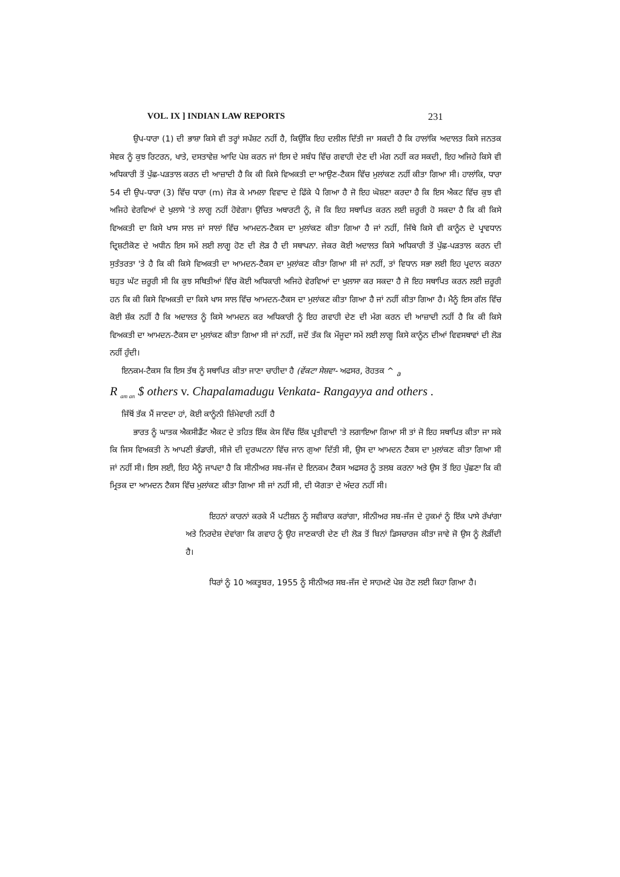VOL. IX ] INDIAN LAW REPORTS 231
ਉਪ-ਧਾਰਾ (1) ਦੀ ਭਾਸ਼ਾ ਕਿਸੇ ਵੀ ਤਰ੍ਹਾਂ ਸਪੱਸ਼ਟ ਨਹੀਂ ਹੈ, ਕਿਉਂਕਿ ਇਹ ਦਲੀਲ ਦਿੱਤੀ ਜਾ ਸਕਦੀ ਹੈ ਕਿ ਹਾਲਾਂਕਿ ਅਦਾਲਤ ਕਿਸੇ ਜਨਤਕ ਸੇਵਕ ਨੂੰ ਕੁਝ ਰਿਟਰਨ, ਖਾਤੇ, ਦਸਤਾਵੇਜ਼ ਆਦਿ ਪੇਸ਼ ਕਰਨ ਜਾਂ ਇਸ ਦੇ ਸਬੰਧ ਵਿੱਚ ਗਵਾਹੀ ਦੇਣ ਦੀ ਮੰਗ ਨਹੀਂ ਕਰ ਸਕਦੀ, ਇਹ ਅਜਿਹੇ ਕਿਸੇ ਵੀ ਅਧਿਕਾਰੀ ਤੋਂ ਪੁੱਛ-ਪੜਤਾਲ ਕਰਨ ਦੀ ਆਜ਼ਾਦੀ ਹੈ ਕਿ ਕੀ ਕਿਸੇ ਵਿਅਕਤੀ ਦਾ ਆਉਣ-ਟੈਕਸ ਵਿੱਚ ਮੁਲਾਂਕਣ ਨਹੀਂ ਕੀਤਾ ਗਿਆ ਸੀ। ਹਾਲਾਂਕਿ, ਧਾਰਾ 54 ਦੀ ਉਪ-ਧਾਰਾ (3) ਵਿੱਚ ਧਾਰਾ (m) ਜੋੜ ਕੇ ਮਾਮਲਾ ਵਿਵਾਦ ਦੇ ਫਿੱਕੇ ਪੈ ਗਿਆ ਹੈ ਜੋ ਇਹ ਘੋਸ਼ਣਾ ਕਰਦਾ ਹੈ ਕਿ ਇਸ ਐਕਟ ਵਿੱਚ ਕੁਝ ਵੀ ਅਜਿਹੇ ਵੇਰਵਿਆਂ ਦੇ ਖੁਲਾਸੇ 'ਤੇ ਲਾਗੂ ਨਹੀਂ ਹੋਵੇਗਾ। ਉਚਿਤ ਅਥਾਰਟੀ ਨੂੰ, ਜੋ ਕਿ ਇਹ ਸਥਾਪਿਤ ਕਰਨ ਲਈ ਜ਼ਰੂਰੀ ਹੋ ਸਕਦਾ ਹੈ ਕਿ ਕੀ ਕਿਸੇ ਵਿਅਕਤੀ ਦਾ ਕਿਸੇ ਖਾਸ ਸਾਲ ਜਾਂ ਸਾਲਾਂ ਵਿੱਚ ਆਮਦਨ-ਟੈਕਸ ਦਾ ਮੁਲਾਂਕਣ ਕੀਤਾ ਗਿਆ ਹੈ ਜਾਂ ਨਹੀਂ, ਜਿੱਥੇ ਕਿਸੇ ਵੀ ਕਾਨੂੰਨ ਦੇ ਪ੍ਰਾਵਧਾਨ ਦ੍ਰਿਸ਼ਟੀਕੋਣ ਦੇ ਅਧੀਨ ਇਸ ਸਮੇਂ ਲਈ ਲਾਗੂ ਹੋਣ ਦੀ ਲੋੜ ਹੈ ਦੀ ਸਥਾਪਨਾ. ਜੇਕਰ ਕੋਈ ਅਦਾਲਤ ਕਿਸੇ ਅਧਿਕਾਰੀ ਤੋਂ ਪੁੱਛ-ਪੜਤਾਲ ਕਰਨ ਦੀ ਸੁਤੰਤਰਤਾ 'ਤੇ ਹੈ ਕਿ ਕੀ ਕਿਸੇ ਵਿਅਕਤੀ ਦਾ ਆਮਦਨ-ਟੈਕਸ ਦਾ ਮੁਲਾਂਕਣ ਕੀਤਾ ਗਿਆ ਸੀ ਜਾਂ ਨਹੀਂ, ਤਾਂ ਵਿਧਾਨ ਸਭਾ ਲਈ ਇਹ ਪ੍ਰਦਾਨ ਕਰਨਾ ਬਹੁਤ ਘੱਟ ਜ਼ਰੂਰੀ ਸੀ ਕਿ ਕੁਝ ਸਥਿਤੀਆਂ ਵਿੱਚ ਕੋਈ ਅਧਿਕਾਰੀ ਅਜਿਹੇ ਵੇਰਵਿਆਂ ਦਾ ਖੁਲਾਸਾ ਕਰ ਸਕਦਾ ਹੈ ਜੋ ਇਹ ਸਥਾਪਿਤ ਕਰਨ ਲਈ ਜ਼ਰੂਰੀ ਹਨ ਕਿ ਕੀ ਕਿਸੇ ਵਿਅਕਤੀ ਦਾ ਕਿਸੇ ਖਾਸ ਸਾਲ ਵਿੱਚ ਆਮਦਨ-ਟੈਕਸ ਦਾ ਮੁਲਾਂਕਣ ਕੀਤਾ ਗਿਆ ਹੈ ਜਾਂ ਨਹੀਂ ਕੀਤਾ ਗਿਆ ਹੈ। ਮੈਨੂੰ ਇਸ ਗੱਲ ਵਿੱਚ ਕੋਈ ਸ਼ੱਕ ਨਹੀਂ ਹੈ ਕਿ ਅਦਾਲਤ ਨੂੰ ਕਿਸੇ ਆਮਦਨ ਕਰ ਅਧਿਕਾਰੀ ਨੂੰ ਇਹ ਗਵਾਹੀ ਦੇਣ ਦੀ ਮੰਗ ਕਰਨ ਦੀ ਆਜ਼ਾਦੀ ਨਹੀਂ ਹੈ ਕਿ ਕੀ ਕਿਸੇ ਵਿਅਕਤੀ ਦਾ ਆਮਦਨ-ਟੈਕਸ ਦਾ ਮੁਲਾਂਕਣ ਕੀਤਾ ਗਿਆ ਸੀ ਜਾਂ ਨਹੀਂ, ਜਦੋਂ ਤੱਕ ਕਿ ਮੌਜੂਦਾ ਸਮੇਂ ਲਈ ਲਾਗੂ ਕਿਸੇ ਕਾਨੂੰਨ ਦੀਆਂ ਵਿਵਸਥਾਵਾਂ ਦੀ ਲੋੜ ਨਹੀਂ ਹੁੰਦੀ।
ਇਨਕਮ-ਟੈਕਸ ਕਿ ਇਸ ਤੱਥ ਨੂੰ ਸਥਾਪਿਤ ਕੀਤਾ ਜਾਣਾ ਚਾਹੀਦਾ ਹੈ (ਵੇਂਕਟਾ ਸੇਸ਼ਵਾ- ਅਫਸਰ, ਰੋਹਤਕ ^ <sub>a</sub>
R <sub>am an</sub> $ others v. Chapalamadugu Venkata- Rangayya and others .
ਜਿੱਥੋਂ ਤੱਕ ਮੈਂ ਜਾਣਦਾ ਹਾਂ, ਕੋਈ ਕਾਨੂੰਨੀ ਜ਼ਿੰਮੇਵਾਰੀ ਨਹੀਂ ਹੈ
ਭਾਰਤ ਨੂੰ ਘਾਤਕ ਐਕਸੀਡੈਂਟ ਐਕਟ ਦੇ ਤਹਿਤ ਇੱਕ ਕੇਸ ਵਿੱਚ ਇੱਕ ਪ੍ਰਤੀਵਾਦੀ 'ਤੇ ਲਗਾਇਆ ਗਿਆ ਸੀ ਤਾਂ ਜੋ ਇਹ ਸਥਾਪਿਤ ਕੀਤਾ ਜਾ ਸਕੇ ਕਿ ਜਿਸ ਵਿਅਕਤੀ ਨੇ ਆਪਣੀ ਭੰਡਾਰੀ, ਸੀਜੇ ਦੀ ਦੁਰਘਟਨਾ ਵਿੱਚ ਜਾਨ ਗੁਆ ਦਿੱਤੀ ਸੀ, ਉਸ ਦਾ ਆਮਦਨ ਟੈਕਸ ਦਾ ਮੁਲਾਂਕਣ ਕੀਤਾ ਗਿਆ ਸੀ ਜਾਂ ਨਹੀਂ ਸੀ। ਇਸ ਲਈ, ਇਹ ਮੈਨੂੰ ਜਾਪਦਾ ਹੈ ਕਿ ਸੀਨੀਅਰ ਸਬ-ਜੱਜ ਦੇ ਇਨਕਮ ਟੈਕਸ ਅਫਸਰ ਨੂੰ ਤਲਬ ਕਰਨਾ ਅਤੇ ਉਸ ਤੋਂ ਇਹ ਪੁੱਛਣਾ ਕਿ ਕੀ ਮ੍ਰਿਤਕ ਦਾ ਆਮਦਨ ਟੈਕਸ ਵਿੱਚ ਮੁਲਾਂਕਣ ਕੀਤਾ ਗਿਆ ਸੀ ਜਾਂ ਨਹੀਂ ਸੀ, ਦੀ ਯੋਗਤਾ ਦੇ ਅੰਦਰ ਨਹੀਂ ਸੀ।
ਇਹਨਾਂ ਕਾਰਨਾਂ ਕਰਕੇ ਮੈਂ ਪਟੀਸ਼ਨ ਨੂੰ ਸਵੀਕਾਰ ਕਰਾਂਗਾ, ਸੀਨੀਅਰ ਸਬ-ਜੱਜ ਦੇ ਹੁਕਮਾਂ ਨੂੰ ਇੱਕ ਪਾਸੇ ਰੱਖਾਂਗਾ ਅਤੇ ਨਿਰਦੇਸ਼ ਦੇਵਾਂਗਾ ਕਿ ਗਵਾਹ ਨੂੰ ਉਹ ਜਾਣਕਾਰੀ ਦੇਣ ਦੀ ਲੋੜ ਤੋਂ ਬਿਨਾਂ ਡਿਸਚਾਰਜ ਕੀਤਾ ਜਾਵੇ ਜੋ ਉਸ ਨੂੰ ਲੋੜੀਂਦੀ ਹੈ।
ਧਿਰਾਂ ਨੂੰ 10 ਅਕਤੂਬਰ, 1955 ਨੂੰ ਸੀਨੀਅਰ ਸਬ-ਜੱਜ ਦੇ ਸਾਹਮਣੇ ਪੇਸ਼ ਹੋਣ ਲਈ ਕਿਹਾ ਗਿਆ ਹੈ।